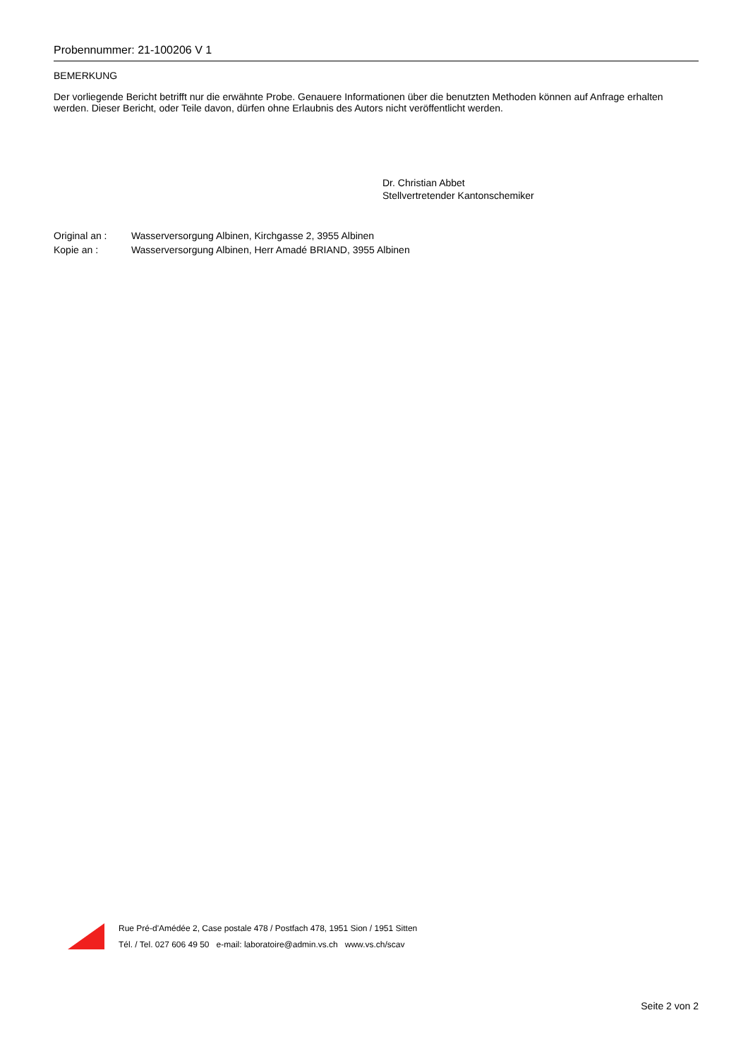Probennummer: 21-100206 V 1
BEMERKUNG
Der vorliegende Bericht betrifft nur die erwähnte Probe. Genauere Informationen über die benutzten Methoden können auf Anfrage erhalten werden. Dieser Bericht, oder Teile davon, dürfen ohne Erlaubnis des Autors nicht veröffentlicht werden.
Dr. Christian Abbet
Stellvertretender Kantonschemiker
Original an : Wasserversorgung Albinen, Kirchgasse 2, 3955 Albinen
Kopie an : Wasserversorgung Albinen, Herr Amadé BRIAND, 3955 Albinen
Rue Pré-d'Amédée 2, Case postale 478 / Postfach 478, 1951 Sion / 1951 Sitten
Tél. / Tel. 027 606 49 50 e-mail: laboratoire@admin.vs.ch www.vs.ch/scav
Seite 2 von 2